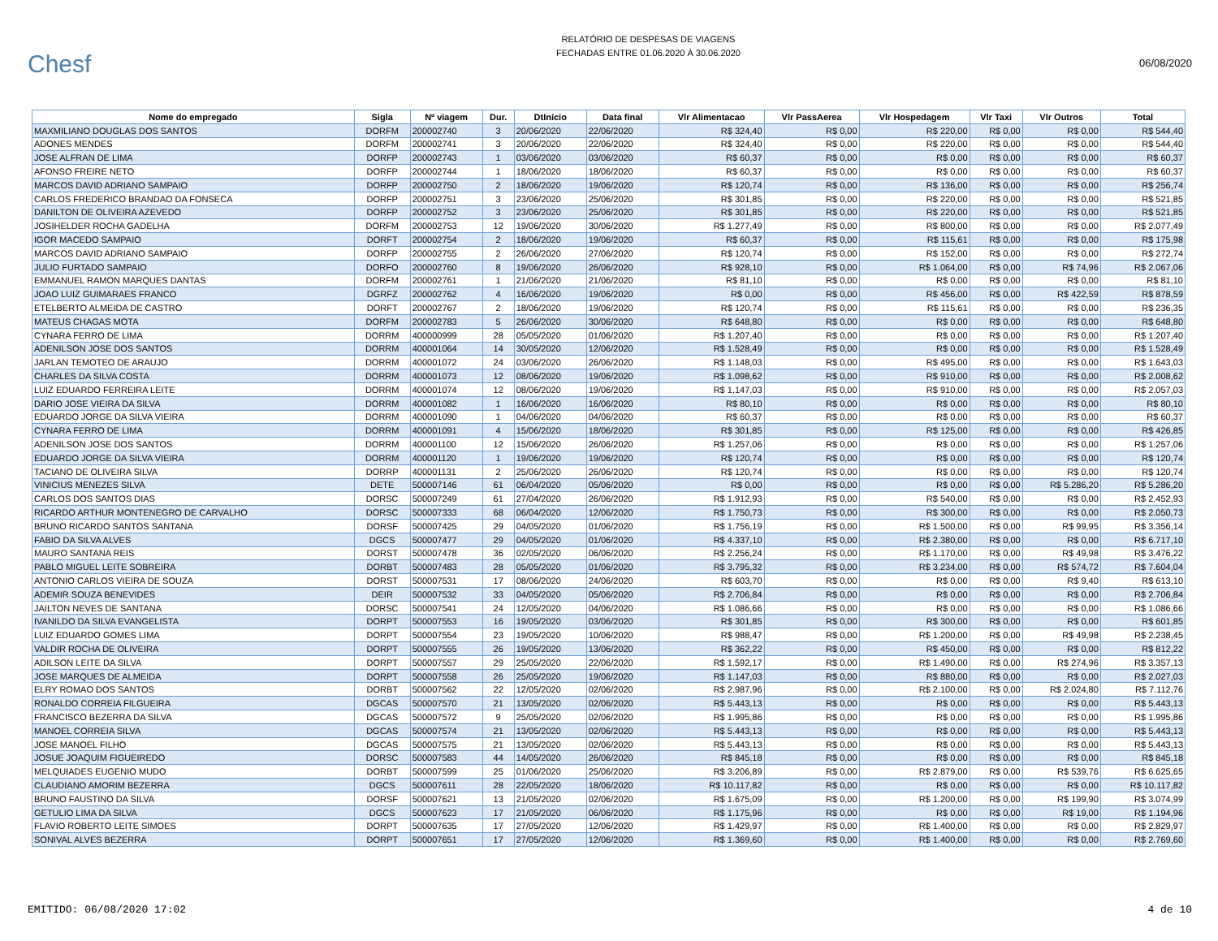Chesf
RELATÓRIO DE DESPESAS DE VIAGENS
FECHADAS ENTRE 01.06.2020 À 30.06.2020
06/08/2020
| Nome do empregado | Sigla | Nº viagem | Dur. | DtInício | Data final | Vlr Alimentacao | Vlr PassAerea | Vlr Hospedagem | Vlr Taxi | Vlr Outros | Total |
| --- | --- | --- | --- | --- | --- | --- | --- | --- | --- | --- | --- |
| MAXMILIANO DOUGLAS DOS SANTOS | DORFM | 200002740 | 3 | 20/06/2020 | 22/06/2020 | R$ 324,40 | R$ 0,00 | R$ 220,00 | R$ 0,00 | R$ 0,00 | R$ 544,40 |
| ADONES MENDES | DORFM | 200002741 | 3 | 20/06/2020 | 22/06/2020 | R$ 324,40 | R$ 0,00 | R$ 220,00 | R$ 0,00 | R$ 0,00 | R$ 544,40 |
| JOSE ALFRAN DE LIMA | DORFP | 200002743 | 1 | 03/06/2020 | 03/06/2020 | R$ 60,37 | R$ 0,00 | R$ 0,00 | R$ 0,00 | R$ 0,00 | R$ 60,37 |
| AFONSO FREIRE NETO | DORFP | 200002744 | 1 | 18/06/2020 | 18/06/2020 | R$ 60,37 | R$ 0,00 | R$ 0,00 | R$ 0,00 | R$ 0,00 | R$ 60,37 |
| MARCOS DAVID ADRIANO SAMPAIO | DORFP | 200002750 | 2 | 18/06/2020 | 19/06/2020 | R$ 120,74 | R$ 0,00 | R$ 136,00 | R$ 0,00 | R$ 0,00 | R$ 256,74 |
| CARLOS FREDERICO BRANDAO DA FONSECA | DORFP | 200002751 | 3 | 23/06/2020 | 25/06/2020 | R$ 301,85 | R$ 0,00 | R$ 220,00 | R$ 0,00 | R$ 0,00 | R$ 521,85 |
| DANILTON DE OLIVEIRA AZEVEDO | DORFP | 200002752 | 3 | 23/06/2020 | 25/06/2020 | R$ 301,85 | R$ 0,00 | R$ 220,00 | R$ 0,00 | R$ 0,00 | R$ 521,85 |
| JOSIHELDER ROCHA GADELHA | DORFM | 200002753 | 12 | 19/06/2020 | 30/06/2020 | R$ 1.277,49 | R$ 0,00 | R$ 800,00 | R$ 0,00 | R$ 0,00 | R$ 2.077,49 |
| IGOR MACEDO SAMPAIO | DORFT | 200002754 | 2 | 18/06/2020 | 19/06/2020 | R$ 60,37 | R$ 0,00 | R$ 115,61 | R$ 0,00 | R$ 0,00 | R$ 175,98 |
| MARCOS DAVID ADRIANO SAMPAIO | DORFP | 200002755 | 2 | 26/06/2020 | 27/06/2020 | R$ 120,74 | R$ 0,00 | R$ 152,00 | R$ 0,00 | R$ 0,00 | R$ 272,74 |
| JULIO FURTADO SAMPAIO | DORFO | 200002760 | 8 | 19/06/2020 | 26/06/2020 | R$ 928,10 | R$ 0,00 | R$ 1.064,00 | R$ 0,00 | R$ 74,96 | R$ 2.067,06 |
| EMMANUEL RAMON MARQUES DANTAS | DORFM | 200002761 | 1 | 21/06/2020 | 21/06/2020 | R$ 81,10 | R$ 0,00 | R$ 0,00 | R$ 0,00 | R$ 0,00 | R$ 81,10 |
| JOAO LUIZ GUIMARAES FRANCO | DGRFZ | 200002762 | 4 | 16/06/2020 | 19/06/2020 | R$ 0,00 | R$ 0,00 | R$ 456,00 | R$ 0,00 | R$ 422,59 | R$ 878,59 |
| ETELBERTO ALMEIDA DE CASTRO | DORFT | 200002767 | 2 | 18/06/2020 | 19/06/2020 | R$ 120,74 | R$ 0,00 | R$ 115,61 | R$ 0,00 | R$ 0,00 | R$ 236,35 |
| MATEUS CHAGAS MOTA | DORFM | 200002783 | 5 | 26/06/2020 | 30/06/2020 | R$ 648,80 | R$ 0,00 | R$ 0,00 | R$ 0,00 | R$ 0,00 | R$ 648,80 |
| CYNARA FERRO DE LIMA | DORRM | 400000999 | 28 | 05/05/2020 | 01/06/2020 | R$ 1.207,40 | R$ 0,00 | R$ 0,00 | R$ 0,00 | R$ 0,00 | R$ 1.207,40 |
| ADENILSON JOSE DOS SANTOS | DORRM | 400001064 | 14 | 30/05/2020 | 12/06/2020 | R$ 1.528,49 | R$ 0,00 | R$ 0,00 | R$ 0,00 | R$ 0,00 | R$ 1.528,49 |
| JARLAN TEMOTEO DE ARAUJO | DORRM | 400001072 | 24 | 03/06/2020 | 26/06/2020 | R$ 1.148,03 | R$ 0,00 | R$ 495,00 | R$ 0,00 | R$ 0,00 | R$ 1.643,03 |
| CHARLES DA SILVA COSTA | DORRM | 400001073 | 12 | 08/06/2020 | 19/06/2020 | R$ 1.098,62 | R$ 0,00 | R$ 910,00 | R$ 0,00 | R$ 0,00 | R$ 2.008,62 |
| LUIZ EDUARDO FERREIRA LEITE | DORRM | 400001074 | 12 | 08/06/2020 | 19/06/2020 | R$ 1.147,03 | R$ 0,00 | R$ 910,00 | R$ 0,00 | R$ 0,00 | R$ 2.057,03 |
| DARIO JOSE VIEIRA DA SILVA | DORRM | 400001082 | 1 | 16/06/2020 | 16/06/2020 | R$ 80,10 | R$ 0,00 | R$ 0,00 | R$ 0,00 | R$ 0,00 | R$ 80,10 |
| EDUARDO JORGE DA SILVA VIEIRA | DORRM | 400001090 | 1 | 04/06/2020 | 04/06/2020 | R$ 60,37 | R$ 0,00 | R$ 0,00 | R$ 0,00 | R$ 0,00 | R$ 60,37 |
| CYNARA FERRO DE LIMA | DORRM | 400001091 | 4 | 15/06/2020 | 18/06/2020 | R$ 301,85 | R$ 0,00 | R$ 125,00 | R$ 0,00 | R$ 0,00 | R$ 426,85 |
| ADENILSON JOSE DOS SANTOS | DORRM | 400001100 | 12 | 15/06/2020 | 26/06/2020 | R$ 1.257,06 | R$ 0,00 | R$ 0,00 | R$ 0,00 | R$ 0,00 | R$ 1.257,06 |
| EDUARDO JORGE DA SILVA VIEIRA | DORRM | 400001120 | 1 | 19/06/2020 | 19/06/2020 | R$ 120,74 | R$ 0,00 | R$ 0,00 | R$ 0,00 | R$ 0,00 | R$ 120,74 |
| TACIANO DE OLIVEIRA SILVA | DORRP | 400001131 | 2 | 25/06/2020 | 26/06/2020 | R$ 120,74 | R$ 0,00 | R$ 0,00 | R$ 0,00 | R$ 0,00 | R$ 120,74 |
| VINICIUS MENEZES SILVA | DETE | 500007146 | 61 | 06/04/2020 | 05/06/2020 | R$ 0,00 | R$ 0,00 | R$ 0,00 | R$ 0,00 | R$ 5.286,20 | R$ 5.286,20 |
| CARLOS DOS SANTOS DIAS | DORSC | 500007249 | 61 | 27/04/2020 | 26/06/2020 | R$ 1.912,93 | R$ 0,00 | R$ 540,00 | R$ 0,00 | R$ 0,00 | R$ 2.452,93 |
| RICARDO ARTHUR MONTENEGRO DE CARVALHO | DORSC | 500007333 | 68 | 06/04/2020 | 12/06/2020 | R$ 1.750,73 | R$ 0,00 | R$ 300,00 | R$ 0,00 | R$ 0,00 | R$ 2.050,73 |
| BRUNO RICARDO SANTOS SANTANA | DORSF | 500007425 | 29 | 04/05/2020 | 01/06/2020 | R$ 1.756,19 | R$ 0,00 | R$ 1.500,00 | R$ 0,00 | R$ 99,95 | R$ 3.356,14 |
| FABIO DA SILVA ALVES | DGCS | 500007477 | 29 | 04/05/2020 | 01/06/2020 | R$ 4.337,10 | R$ 0,00 | R$ 2.380,00 | R$ 0,00 | R$ 0,00 | R$ 6.717,10 |
| MAURO SANTANA REIS | DORST | 500007478 | 36 | 02/05/2020 | 06/06/2020 | R$ 2.256,24 | R$ 0,00 | R$ 1.170,00 | R$ 0,00 | R$ 49,98 | R$ 3.476,22 |
| PABLO MIGUEL LEITE SOBREIRA | DORBT | 500007483 | 28 | 05/05/2020 | 01/06/2020 | R$ 3.795,32 | R$ 0,00 | R$ 3.234,00 | R$ 0,00 | R$ 574,72 | R$ 7.604,04 |
| ANTONIO CARLOS VIEIRA DE SOUZA | DORST | 500007531 | 17 | 08/06/2020 | 24/06/2020 | R$ 603,70 | R$ 0,00 | R$ 0,00 | R$ 0,00 | R$ 9,40 | R$ 613,10 |
| ADEMIR SOUZA BENEVIDES | DEIR | 500007532 | 33 | 04/05/2020 | 05/06/2020 | R$ 2.706,84 | R$ 0,00 | R$ 0,00 | R$ 0,00 | R$ 0,00 | R$ 2.706,84 |
| JAILTON NEVES DE SANTANA | DORSC | 500007541 | 24 | 12/05/2020 | 04/06/2020 | R$ 1.086,66 | R$ 0,00 | R$ 0,00 | R$ 0,00 | R$ 0,00 | R$ 1.086,66 |
| IVANILDO DA SILVA EVANGELISTA | DORPT | 500007553 | 16 | 19/05/2020 | 03/06/2020 | R$ 301,85 | R$ 0,00 | R$ 300,00 | R$ 0,00 | R$ 0,00 | R$ 601,85 |
| LUIZ EDUARDO GOMES LIMA | DORPT | 500007554 | 23 | 19/05/2020 | 10/06/2020 | R$ 988,47 | R$ 0,00 | R$ 1.200,00 | R$ 0,00 | R$ 49,98 | R$ 2.238,45 |
| VALDIR ROCHA DE OLIVEIRA | DORPT | 500007555 | 26 | 19/05/2020 | 13/06/2020 | R$ 362,22 | R$ 0,00 | R$ 450,00 | R$ 0,00 | R$ 0,00 | R$ 812,22 |
| ADILSON LEITE DA SILVA | DORPT | 500007557 | 29 | 25/05/2020 | 22/06/2020 | R$ 1.592,17 | R$ 0,00 | R$ 1.490,00 | R$ 0,00 | R$ 274,96 | R$ 3.357,13 |
| JOSE MARQUES DE ALMEIDA | DORPT | 500007558 | 26 | 25/05/2020 | 19/06/2020 | R$ 1.147,03 | R$ 0,00 | R$ 880,00 | R$ 0,00 | R$ 0,00 | R$ 2.027,03 |
| ELRY ROMAO DOS SANTOS | DORBT | 500007562 | 22 | 12/05/2020 | 02/06/2020 | R$ 2.987,96 | R$ 0,00 | R$ 2.100,00 | R$ 0,00 | R$ 2.024,80 | R$ 7.112,76 |
| RONALDO CORREIA FILGUEIRA | DGCAS | 500007570 | 21 | 13/05/2020 | 02/06/2020 | R$ 5.443,13 | R$ 0,00 | R$ 0,00 | R$ 0,00 | R$ 0,00 | R$ 5.443,13 |
| FRANCISCO BEZERRA DA SILVA | DGCAS | 500007572 | 9 | 25/05/2020 | 02/06/2020 | R$ 1.995,86 | R$ 0,00 | R$ 0,00 | R$ 0,00 | R$ 0,00 | R$ 1.995,86 |
| MANOEL CORREIA SILVA | DGCAS | 500007574 | 21 | 13/05/2020 | 02/06/2020 | R$ 5.443,13 | R$ 0,00 | R$ 0,00 | R$ 0,00 | R$ 0,00 | R$ 5.443,13 |
| JOSE MANOEL FILHO | DGCAS | 500007575 | 21 | 13/05/2020 | 02/06/2020 | R$ 5.443,13 | R$ 0,00 | R$ 0,00 | R$ 0,00 | R$ 0,00 | R$ 5.443,13 |
| JOSUE JOAQUIM FIGUEIREDO | DORSC | 500007583 | 44 | 14/05/2020 | 26/06/2020 | R$ 845,18 | R$ 0,00 | R$ 0,00 | R$ 0,00 | R$ 0,00 | R$ 845,18 |
| MELQUIADES EUGENIO MUDO | DORBT | 500007599 | 25 | 01/06/2020 | 25/06/2020 | R$ 3.206,89 | R$ 0,00 | R$ 2.879,00 | R$ 0,00 | R$ 539,76 | R$ 6.625,65 |
| CLAUDIANO AMORIM BEZERRA | DGCS | 500007611 | 28 | 22/05/2020 | 18/06/2020 | R$ 10.117,82 | R$ 0,00 | R$ 0,00 | R$ 0,00 | R$ 0,00 | R$ 10.117,82 |
| BRUNO FAUSTINO DA SILVA | DORSF | 500007621 | 13 | 21/05/2020 | 02/06/2020 | R$ 1.675,09 | R$ 0,00 | R$ 1.200,00 | R$ 0,00 | R$ 199,90 | R$ 3.074,99 |
| GETULIO LIMA DA SILVA | DGCS | 500007623 | 17 | 21/05/2020 | 06/06/2020 | R$ 1.175,96 | R$ 0,00 | R$ 0,00 | R$ 0,00 | R$ 19,00 | R$ 1.194,96 |
| FLAVIO ROBERTO LEITE SIMOES | DORPT | 500007635 | 17 | 27/05/2020 | 12/06/2020 | R$ 1.429,97 | R$ 0,00 | R$ 1.400,00 | R$ 0,00 | R$ 0,00 | R$ 2.829,97 |
| SONIVAL ALVES BEZERRA | DORPT | 500007651 | 17 | 27/05/2020 | 12/06/2020 | R$ 1.369,60 | R$ 0,00 | R$ 1.400,00 | R$ 0,00 | R$ 0,00 | R$ 2.769,60 |
EMITIDO: 06/08/2020 17:02 4 de 10